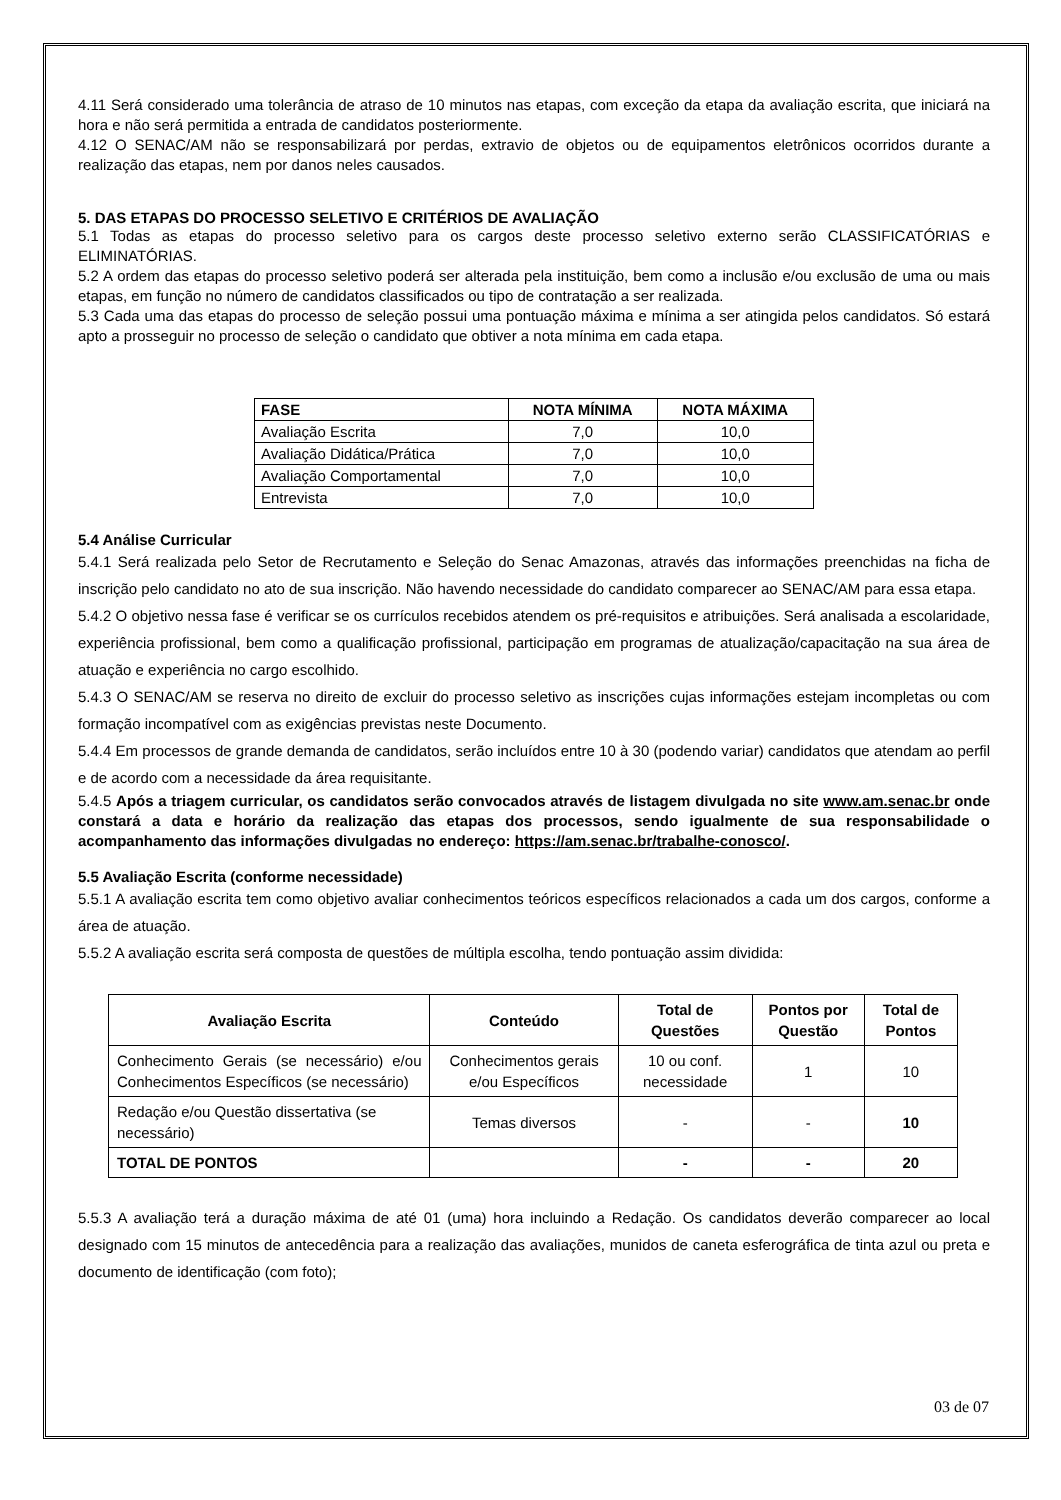4.11 Será considerado uma tolerância de atraso de 10 minutos nas etapas, com exceção da etapa da avaliação escrita, que iniciará na hora e não será permitida a entrada de candidatos posteriormente.
4.12 O SENAC/AM não se responsabilizará por perdas, extravio de objetos ou de equipamentos eletrônicos ocorridos durante a realização das etapas, nem por danos neles causados.
5. DAS ETAPAS DO PROCESSO SELETIVO E CRITÉRIOS DE AVALIAÇÃO
5.1 Todas as etapas do processo seletivo para os cargos deste processo seletivo externo serão CLASSIFICATÓRIAS e ELIMINATÓRIAS.
5.2 A ordem das etapas do processo seletivo poderá ser alterada pela instituição, bem como a inclusão e/ou exclusão de uma ou mais etapas, em função no número de candidatos classificados ou tipo de contratação a ser realizada.
5.3 Cada uma das etapas do processo de seleção possui uma pontuação máxima e mínima a ser atingida pelos candidatos. Só estará apto a prosseguir no processo de seleção o candidato que obtiver a nota mínima em cada etapa.
| FASE | NOTA MÍNIMA | NOTA MÁXIMA |
| --- | --- | --- |
| Avaliação Escrita | 7,0 | 10,0 |
| Avaliação Didática/Prática | 7,0 | 10,0 |
| Avaliação Comportamental | 7,0 | 10,0 |
| Entrevista | 7,0 | 10,0 |
5.4 Análise Curricular
5.4.1 Será realizada pelo Setor de Recrutamento e Seleção do Senac Amazonas, através das informações preenchidas na ficha de inscrição pelo candidato no ato de sua inscrição. Não havendo necessidade do candidato comparecer ao SENAC/AM para essa etapa.
5.4.2 O objetivo nessa fase é verificar se os currículos recebidos atendem os pré-requisitos e atribuições. Será analisada a escolaridade, experiência profissional, bem como a qualificação profissional, participação em programas de atualização/capacitação na sua área de atuação e experiência no cargo escolhido.
5.4.3 O SENAC/AM se reserva no direito de excluir do processo seletivo as inscrições cujas informações estejam incompletas ou com formação incompatível com as exigências previstas neste Documento.
5.4.4 Em processos de grande demanda de candidatos, serão incluídos entre 10 à 30 (podendo variar) candidatos que atendam ao perfil e de acordo com a necessidade da área requisitante.
5.4.5 Após a triagem curricular, os candidatos serão convocados através de listagem divulgada no site www.am.senac.br onde constará a data e horário da realização das etapas dos processos, sendo igualmente de sua responsabilidade o acompanhamento das informações divulgadas no endereço: https://am.senac.br/trabalhe-conosco/.
5.5 Avaliação Escrita (conforme necessidade)
5.5.1 A avaliação escrita tem como objetivo avaliar conhecimentos teóricos específicos relacionados a cada um dos cargos, conforme a área de atuação.
5.5.2 A avaliação escrita será composta de questões de múltipla escolha, tendo pontuação assim dividida:
| Avaliação Escrita | Conteúdo | Total de Questões | Pontos por Questão | Total de Pontos |
| --- | --- | --- | --- | --- |
| Conhecimento Gerais (se necessário) e/ou Conhecimentos Específicos (se necessário) | Conhecimentos gerais e/ou Específicos | 10 ou conf. necessidade | 1 | 10 |
| Redação e/ou Questão dissertativa (se necessário) | Temas diversos | - | - | 10 |
| TOTAL DE PONTOS | | - | - | 20 |
5.5.3 A avaliação terá a duração máxima de até 01 (uma) hora incluindo a Redação. Os candidatos deverão comparecer ao local designado com 15 minutos de antecedência para a realização das avaliações, munidos de caneta esferográfica de tinta azul ou preta e documento de identificação (com foto);
03 de 07